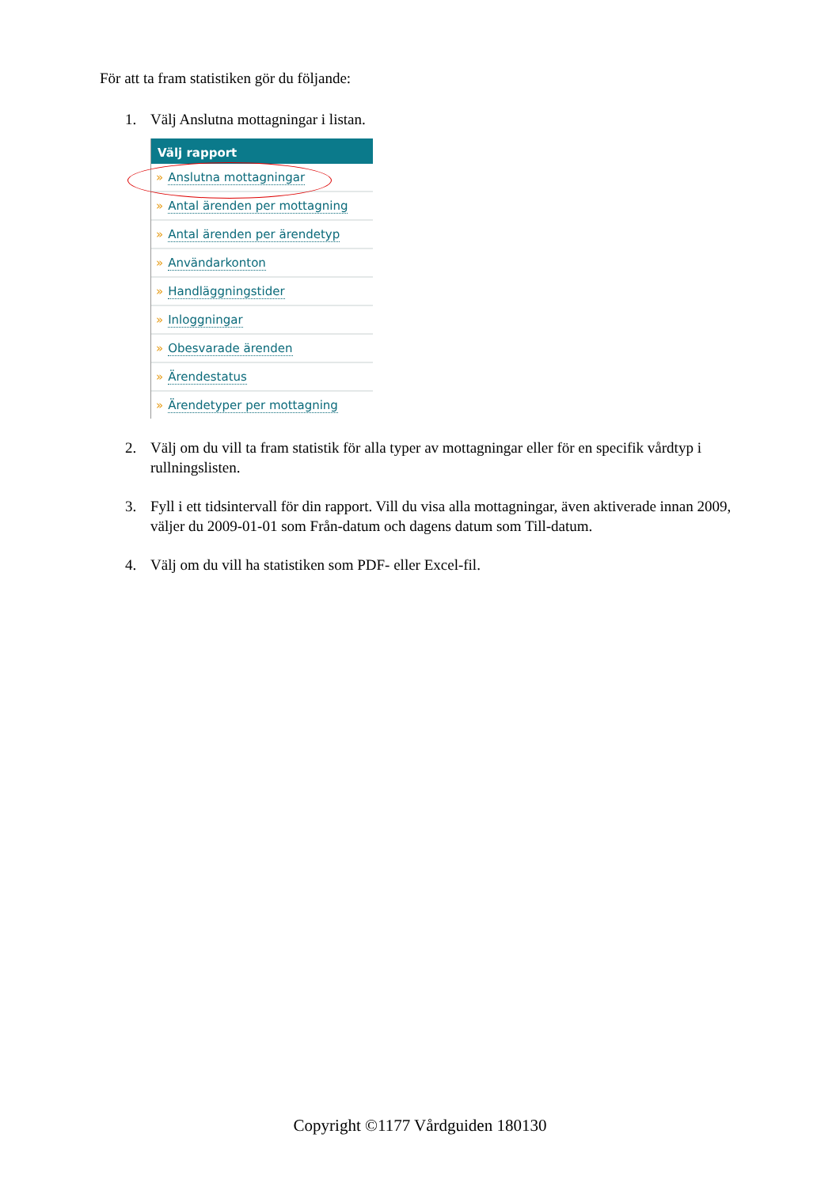För att ta fram statistiken gör du följande:
1. Välj Anslutna mottagningar i listan.
Välj rapport
» Anslutna mottagningar
» Antal ärenden per mottagning
» Antal ärenden per ärendetyp
» Användarkonton
» Handläggningstider
» Inloggningar
» Obesvarade ärenden
» Ärendestatus
» Ärendetyper per mottagning
2. Välj om du vill ta fram statistik för alla typer av mottagningar eller för en specifik vårdtyp i rullningslisten.
3. Fyll i ett tidsintervall för din rapport. Vill du visa alla mottagningar, även aktiverade innan 2009, väljer du 2009-01-01 som Från-datum och dagens datum som Till-datum.
4. Välj om du vill ha statistiken som PDF- eller Excel-fil.
Copyright ©1177 Vårdguiden 180130